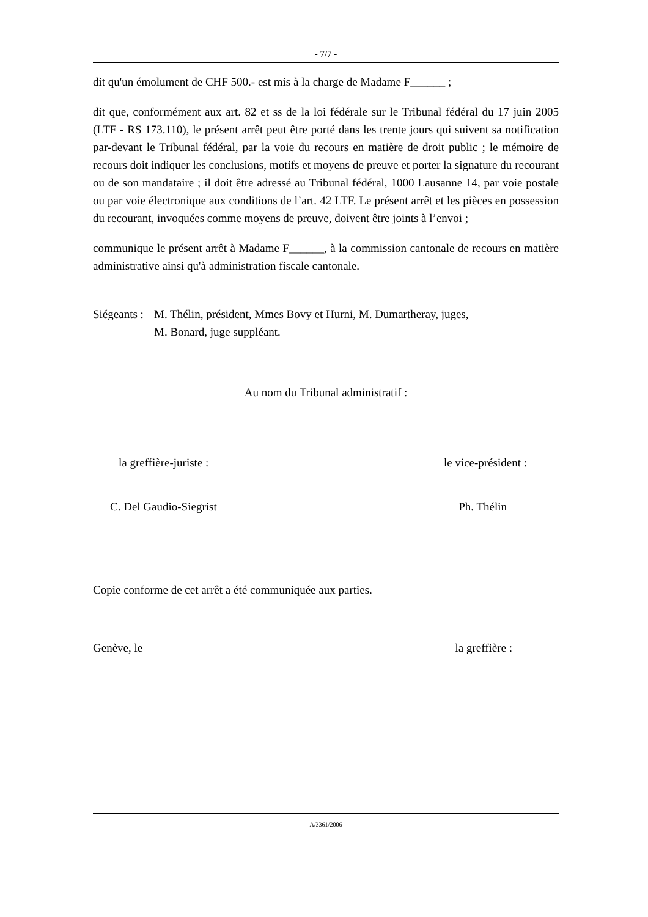- 7/7 -
dit qu'un émolument de CHF 500.- est mis à la charge de Madame F______ ;
dit que, conformément aux art. 82 et ss de la loi fédérale sur le Tribunal fédéral du 17 juin 2005 (LTF - RS 173.110), le présent arrêt peut être porté dans les trente jours qui suivent sa notification par-devant le Tribunal fédéral, par la voie du recours en matière de droit public ; le mémoire de recours doit indiquer les conclusions, motifs et moyens de preuve et porter la signature du recourant ou de son mandataire ; il doit être adressé au Tribunal fédéral, 1000 Lausanne 14, par voie postale ou par voie électronique aux conditions de l’art. 42 LTF. Le présent arrêt et les pièces en possession du recourant, invoquées comme moyens de preuve, doivent être joints à l’envoi ;
communique le présent arrêt à Madame F______, à la commission cantonale de recours en matière administrative ainsi qu'à administration fiscale cantonale.
Siégeants :
M. Thélin, président, Mmes Bovy et Hurni, M. Dumartheray, juges,
M. Bonard, juge suppléant.
Au nom du Tribunal administratif :
la greffière-juriste : le vice-président :
C. Del Gaudio-Siegrist Ph. Thélin
Copie conforme de cet arrêt a été communiquée aux parties.
Genève, le la greffière :
A/3361/2006